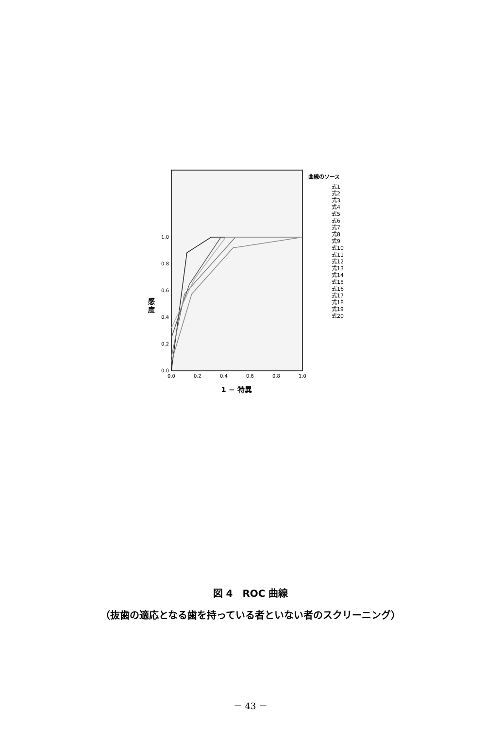1.0
0.8
0.6
0.4
0.2
0.0
0.0
0.2
0.4
0.6
0.8
1.0
感
度
1 − 特異
曲線のソース
式1
式2
式3
式4
式5
式6
式7
式8
式9
式10
式11
式12
式13
式14
式15
式16
式17
式18
式19
式20
図 4　ROC 曲線
（抜歯の適応となる歯を持っている者といない者のスクリーニング）
－ 43 －